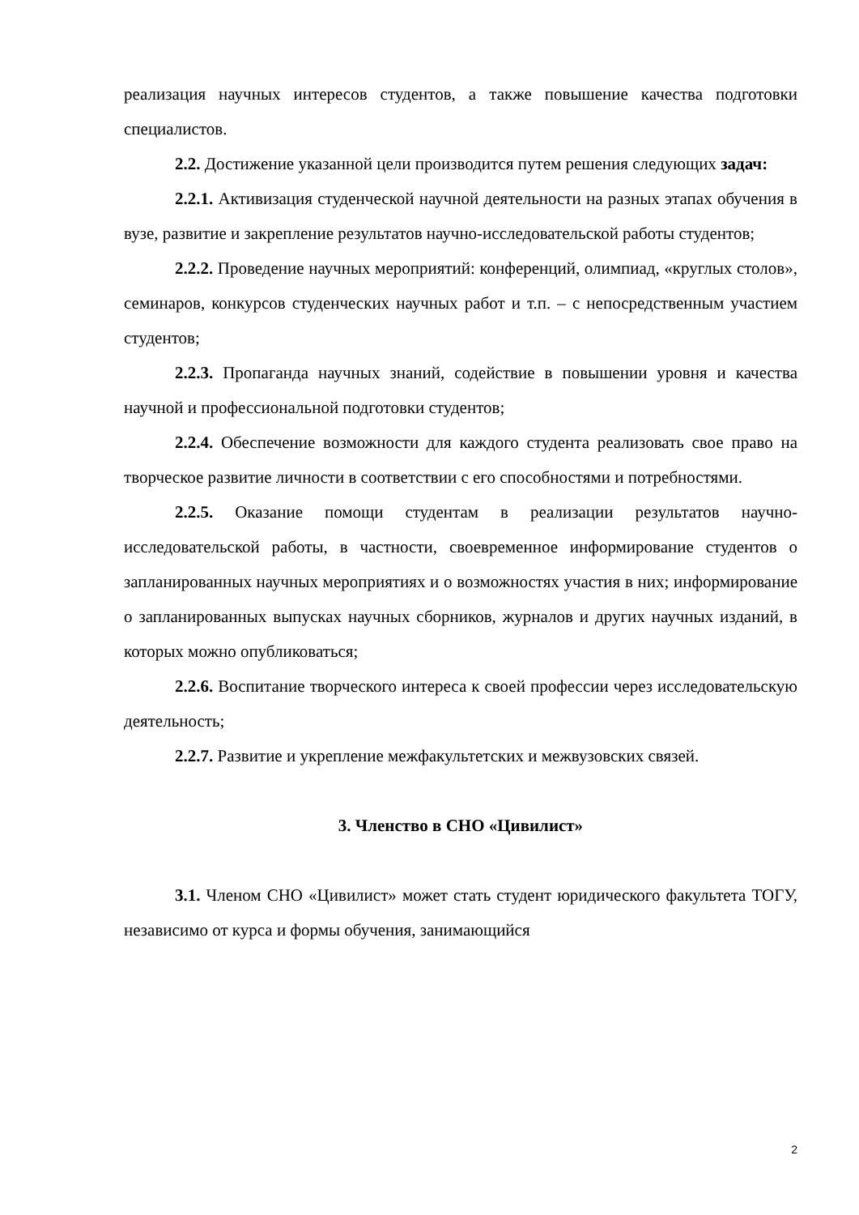реализация научных интересов студентов, а также повышение качества подготовки специалистов.
2.2. Достижение указанной цели производится путем решения следующих задач:
2.2.1. Активизация студенческой научной деятельности на разных этапах обучения в вузе, развитие и закрепление результатов научно-исследовательской работы студентов;
2.2.2. Проведение научных мероприятий: конференций, олимпиад, «круглых столов», семинаров, конкурсов студенческих научных работ и т.п. – с непосредственным участием студентов;
2.2.3. Пропаганда научных знаний, содействие в повышении уровня и качества научной и профессиональной подготовки студентов;
2.2.4. Обеспечение возможности для каждого студента реализовать свое право на творческое развитие личности в соответствии с его способностями и потребностями.
2.2.5. Оказание помощи студентам в реализации результатов научно-исследовательской работы, в частности, своевременное информирование студентов о запланированных научных мероприятиях и о возможностях участия в них; информирование о запланированных выпусках научных сборников, журналов и других научных изданий, в которых можно опубликоваться;
2.2.6. Воспитание творческого интереса к своей профессии через исследовательскую деятельность;
2.2.7. Развитие и укрепление межфакультетских и межвузовских связей.
3. Членство в СНО «Цивилист»
3.1. Членом СНО «Цивилист» может стать студент юридического факультета ТОГУ, независимо от курса и формы обучения, занимающийся
2